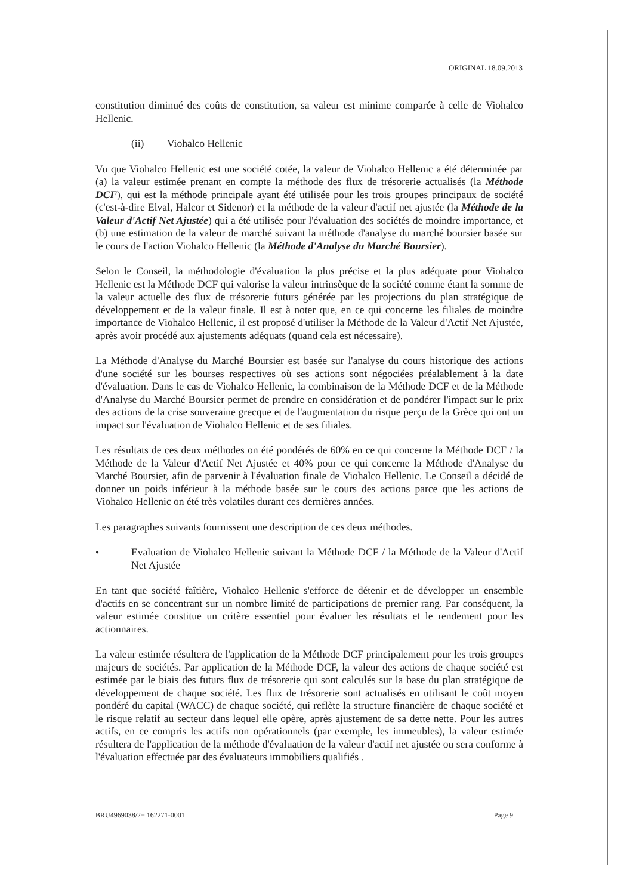ORIGINAL 18.09.2013
constitution diminué des coûts de constitution, sa valeur est minime comparée à celle de Viohalco Hellenic.
(ii) Viohalco Hellenic
Vu que Viohalco Hellenic est une société cotée, la valeur de Viohalco Hellenic a été déterminée par (a) la valeur estimée prenant en compte la méthode des flux de trésorerie actualisés (la Méthode DCF), qui est la méthode principale ayant été utilisée pour les trois groupes principaux de société (c'est-à-dire Elval, Halcor et Sidenor) et la méthode de la valeur d'actif net ajustée (la Méthode de la Valeur d'Actif Net Ajustée) qui a été utilisée pour l'évaluation des sociétés de moindre importance, et (b) une estimation de la valeur de marché suivant la méthode d'analyse du marché boursier basée sur le cours de l'action Viohalco Hellenic (la Méthode d'Analyse du Marché Boursier).
Selon le Conseil, la méthodologie d'évaluation la plus précise et la plus adéquate pour Viohalco Hellenic est la Méthode DCF qui valorise la valeur intrinsèque de la société comme étant la somme de la valeur actuelle des flux de trésorerie futurs générée par les projections du plan stratégique de développement et de la valeur finale. Il est à noter que, en ce qui concerne les filiales de moindre importance de Viohalco Hellenic, il est proposé d'utiliser la Méthode de la Valeur d'Actif Net Ajustée, après avoir procédé aux ajustements adéquats (quand cela est nécessaire).
La Méthode d'Analyse du Marché Boursier est basée sur l'analyse du cours historique des actions d'une société sur les bourses respectives où ses actions sont négociées préalablement à la date d'évaluation. Dans le cas de Viohalco Hellenic, la combinaison de la Méthode DCF et de la Méthode d'Analyse du Marché Boursier permet de prendre en considération et de pondérer l'impact sur le prix des actions de la crise souveraine grecque et de l'augmentation du risque perçu de la Grèce qui ont un impact sur l'évaluation de Viohalco Hellenic et de ses filiales.
Les résultats de ces deux méthodes on été pondérés de 60% en ce qui concerne la Méthode DCF / la Méthode de la Valeur d'Actif Net Ajustée et 40% pour ce qui concerne la Méthode d'Analyse du Marché Boursier, afin de parvenir à l'évaluation finale de Viohalco Hellenic. Le Conseil a décidé de donner un poids inférieur à la méthode basée sur le cours des actions parce que les actions de Viohalco Hellenic on été très volatiles durant ces dernières années.
Les paragraphes suivants fournissent une description de ces deux méthodes.
• Evaluation de Viohalco Hellenic suivant la Méthode DCF / la Méthode de la Valeur d'Actif Net Ajustée
En tant que société faîtière, Viohalco Hellenic s'efforce de détenir et de développer un ensemble d'actifs en se concentrant sur un nombre limité de participations de premier rang. Par conséquent, la valeur estimée constitue un critère essentiel pour évaluer les résultats et le rendement pour les actionnaires.
La valeur estimée résultera de l'application de la Méthode DCF principalement pour les trois groupes majeurs de sociétés. Par application de la Méthode DCF, la valeur des actions de chaque société est estimée par le biais des futurs flux de trésorerie qui sont calculés sur la base du plan stratégique de développement de chaque société. Les flux de trésorerie sont actualisés en utilisant le coût moyen pondéré du capital (WACC) de chaque société, qui reflète la structure financière de chaque société et le risque relatif au secteur dans lequel elle opère, après ajustement de sa dette nette. Pour les autres actifs, en ce compris les actifs non opérationnels (par exemple, les immeubles), la valeur estimée résultera de l'application de la méthode d'évaluation de la valeur d'actif net ajustée ou sera conforme à l'évaluation effectuée par des évaluateurs immobiliers qualifiés .
BRU4969038/2+ 162271-0001 Page 9